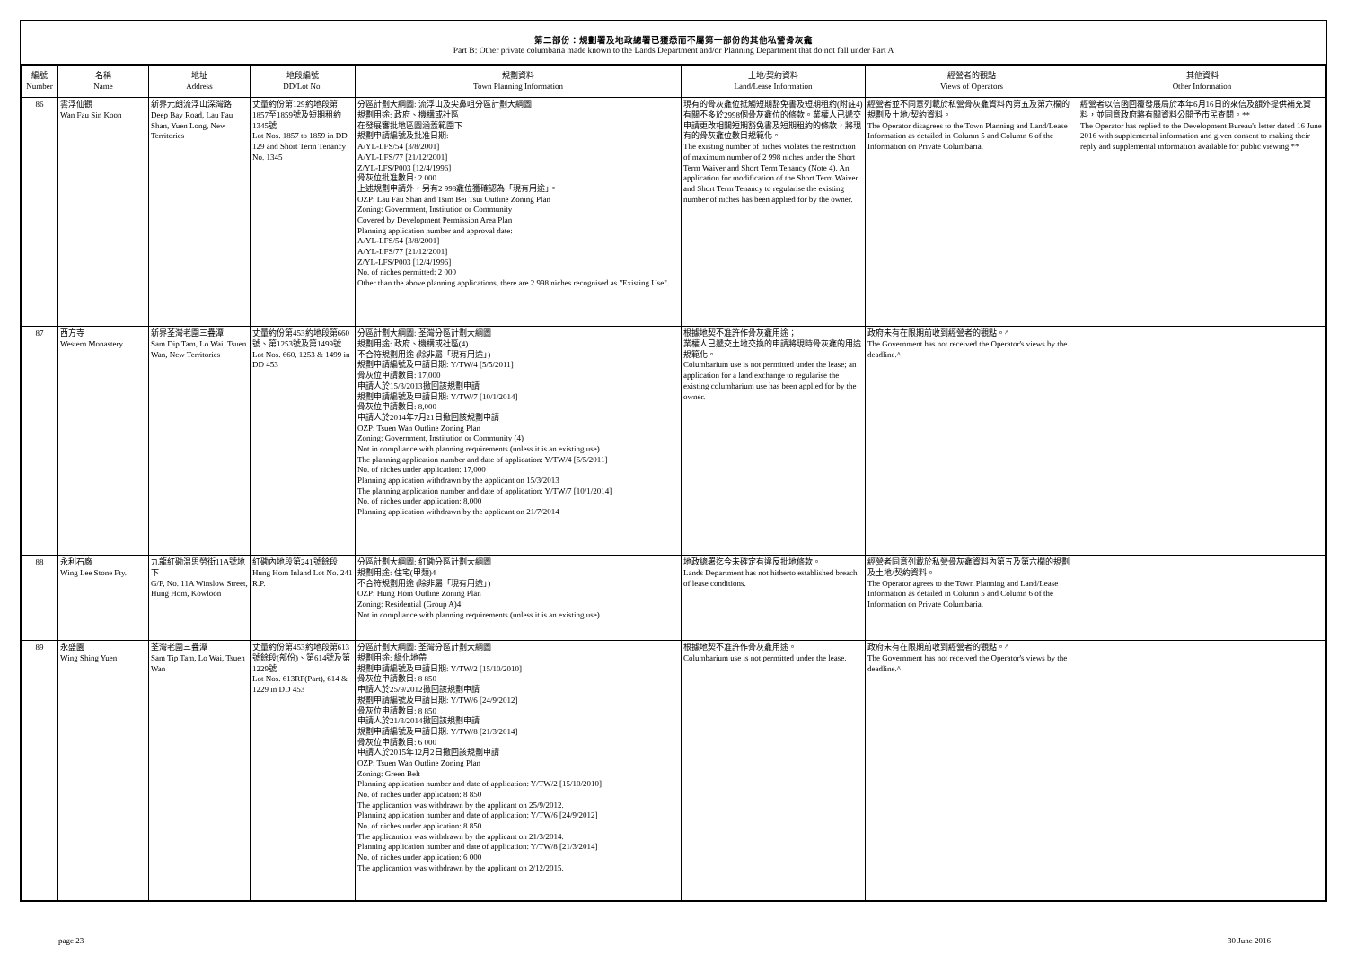第二部份：規劃署及地政總署已獲悉而不屬第一部份的其他私營骨灰龕
Part B: Other private columbaria made known to the Lands Department and/or Planning Department that do not fall under Part A
| 編號 Number | 名稱 Name | 地址 Address | 地段編號 DD/Lot No. | 規劃資料 Town Planning Information | 土地/契約資料 Land/Lease Information | 經營者的觀點 Views of Operators | 其他資料 Other Information |
| --- | --- | --- | --- | --- | --- | --- | --- |
| 86 | 雲浮仙觀 Wan Fau Sin Koon | 新界元朗流浮山深灣路 Deep Bay Road, Lau Fau Shan, Yuen Long, New Territories | 丈量約份第129約地段第1857至1859號及短期租約1345號 Lot Nos. 1857 to 1859 in DD 129 and Short Term Tenancy No. 1345 | 分區計劃大綱圖: 流浮山及尖鼻咀分區計劃大綱圖 規劃用途: 政府、機構或社區 在發展審批地區圖涵蓋範圍下 規劃申請編號及批准日期: A/YL-LFS/54 [3/8/2001] A/YL-LFS/77 [21/12/2001] Z/YL-LFS/P003 [12/4/1996] 骨灰位批准數目: 2 000 上述規劃申請外，另有2 998龕位獲確認為「現有用途」。 OZP: Lau Fau Shan and Tsim Bei Tsui Outline Zoning Plan Zoning: Government, Institution or Community Covered by Development Permission Area Plan Planning application number and approval date: A/YL-LFS/54 [3/8/2001] A/YL-LFS/77 [21/12/2001] Z/YL-LFS/P003 [12/4/1996] No. of niches permitted: 2 000 Other than the above planning applications, there are 2 998 niches recognised as "Existing Use". | 現有的骨灰龕位抵觸短期豁免書及短期租約(附註4)有關不多於2998個骨灰龕位的條款。業權人已遞交申請更改相關短期豁免書及短期租約的條款，將現有的骨灰龕位數目規範化。 The existing number of niches violates the restriction of maximum number of 2 998 niches under the Short Term Waiver and Short Term Tenancy (Note 4). An application for modification of the Short Term Waiver and Short Term Tenancy to regularise the existing number of niches has been applied for by the owner. | 經營者並不同意列載於私營骨灰龕資料內第五及第六欄的規劃及土地/契約資料。 The Operator disagrees to the Town Planning and Land/Lease Information as detailed in Column 5 and Column 6 of the Information on Private Columbaria. | 經營者以信函回覆發展局於本年6月16日的來信及額外提供補充資料，並同意政府將有關資料公開予市民查閱。** The Operator has replied to the Development Bureau's letter dated 16 June 2016 with supplemental information and given consent to making their reply and supplemental information available for public viewing.** |
| 87 | 西方寺 Western Monastery | 新界荃灣老圍三疊潭 Sam Dip Tam, Lo Wai, Tsuen Wan, New Territories | 丈量約份第453約地段第660號、第1253號及第1499號 Lot Nos. 660, 1253 & 1499 in DD 453 | 分區計劃大綱圖: 荃灣分區計劃大綱圖 規劃用途: 政府、機構或社區(4) 不合符規劃用途 (除非屬「現有用途」) 規劃申請編號及申請日期: Y/TW/4 [5/5/2011] 骨灰位申請數目: 17,000 申請人於15/3/2013撤回該規劃申請 規劃申請編號及申請日期: Y/TW/7 [10/1/2014] 骨灰位申請數目: 8,000 申請人於2014年7月21日撤回該規劃申請 OZP: Tsuen Wan Outline Zoning Plan Zoning: Government, Institution or Community (4) Not in compliance with planning requirements (unless it is an existing use) The planning application number and date of application: Y/TW/4 [5/5/2011] No. of niches under application: 17,000 Planning application withdrawn by the applicant on 15/3/2013 The planning application number and date of application: Y/TW/7 [10/1/2014] No. of niches under application: 8,000 Planning application withdrawn by the applicant on 21/7/2014 | 根據地契不准許作骨灰龕用途； 業權人已遞交土地交換的申請將現時骨灰龕的用途規範化。 Columbarium use is not permitted under the lease; an application for a land exchange to regularise the existing columbarium use has been applied for by the owner. | 政府未有在限期前收到經營者的觀點。^ The Government has not received the Operator's views by the deadline.^ | |
| 88 | 永利石廠 Wing Lee Stone Fty. | 九龍紅磡温思勞街11A號地下 G/F, No. 11A Winslow Street, Hung Hom, Kowloon | 紅磡內地段第241號餘段 Hung Hom Inland Lot No. 241 R.P. | 分區計劃大綱圖: 紅磡分區計劃大綱圖 規劃用途: 住宅(甲類)4 不合符規劃用途 (除非屬「現有用途」) OZP: Hung Hom Outline Zoning Plan Zoning: Residential (Group A)4 Not in compliance with planning requirements (unless it is an existing use) | 地政總署迄今未確定有違反批地條款。 Lands Department has not hitherto established breach of lease conditions. | 經營者同意列載於私營骨灰龕資料內第五及第六欄的規劃及土地/契約資料。 The Operator agrees to the Town Planning and Land/Lease Information as detailed in Column 5 and Column 6 of the Information on Private Columbaria. | |
| 89 | 永盛園 Wing Shing Yuen | 荃灣老圍三疊潭 Sam Tip Tam, Lo Wai, Tsuen Wan | 丈量約份第453約地段第613號餘段(部份)、第614號及第1229號 Lot Nos. 613RP(Part), 614 & 1229 in DD 453 | 分區計劃大綱圖: 荃灣分區計劃大綱圖 規劃用途: 綠化地帶 規劃申請編號及申請日期: Y/TW/2 [15/10/2010] 骨灰位申請數目: 8 850 申請人於25/9/2012撤回該規劃申請 規劃申請編號及申請日期: Y/TW/6 [24/9/2012] 骨灰位申請數目: 8 850 申請人於21/3/2014撤回該規劃申請 規劃申請編號及申請日期: Y/TW/8 [21/3/2014] 骨灰位申請數目: 6 000 申請人於2015年12月2日撤回該規劃申請 OZP: Tsuen Wan Outline Zoning Plan Zoning: Green Belt Planning application number and date of application: Y/TW/2 [15/10/2010] No. of niches under application: 8 850 The applicantion was withdrawn by the applicant on 25/9/2012. Planning application number and date of application: Y/TW/6 [24/9/2012] No. of niches under application: 8 850 The applicantion was withdrawn by the applicant on 21/3/2014. Planning application number and date of application: Y/TW/8 [21/3/2014] No. of niches under application: 6 000 The applicantion was withdrawn by the applicant on 2/12/2015. | 根據地契不准許作骨灰龕用途。 Columbarium use is not permitted under the lease. | 政府未有在限期前收到經營者的觀點。^ The Government has not received the Operator's views by the deadline.^ | |
page 23 30 June 2016